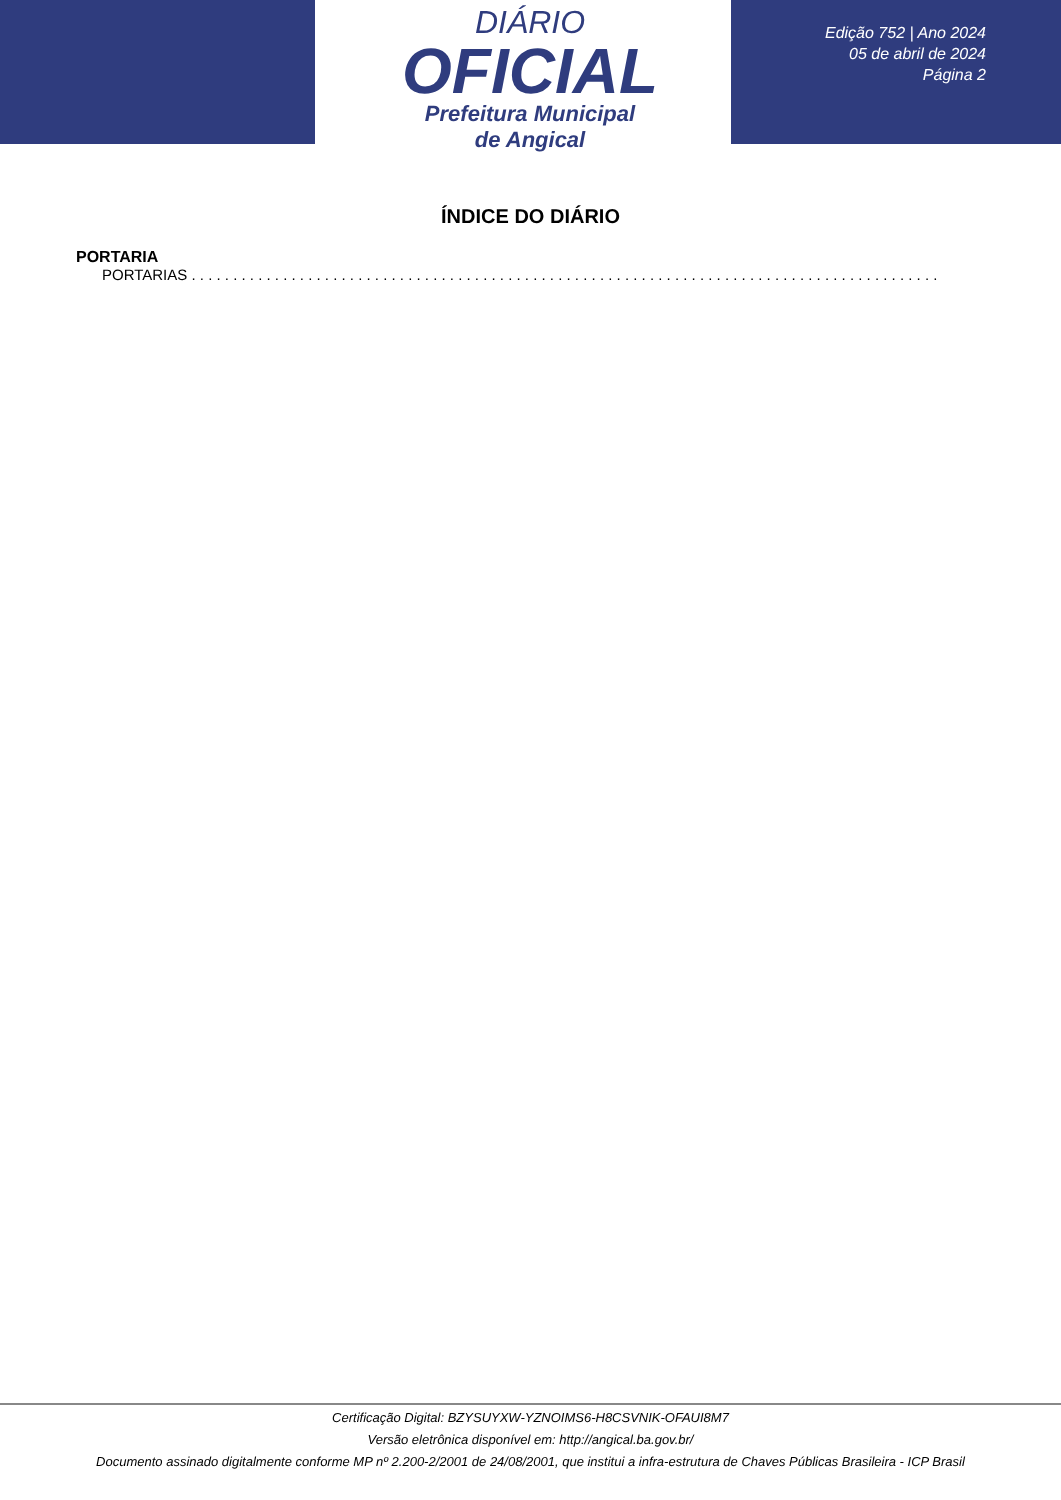DIÁRIO
OFICIAL
Prefeitura Municipal
de Angical
Edição 752 | Ano 2024
05 de abril de 2024
Página 2
ÍNDICE DO DIÁRIO
PORTARIA
PORTARIAS . . . . . . . . . . . . . . . . . . . . . . . . . . . . . . . . . . . . . . . . . . . . . . . . . . . . . . . . . . . . . . . . . . . . . . . . . . . . . . . . . . . . . . . . . . . . . . . . . . . . .
Certificação Digital: BZYSUYXW-YZNOIMS6-H8CSVNIK-OFAUI8M7
Versão eletrônica disponível em: http://angical.ba.gov.br/
Documento assinado digitalmente conforme MP nº 2.200-2/2001 de 24/08/2001, que institui a infra-estrutura de Chaves Públicas Brasileira - ICP Brasil